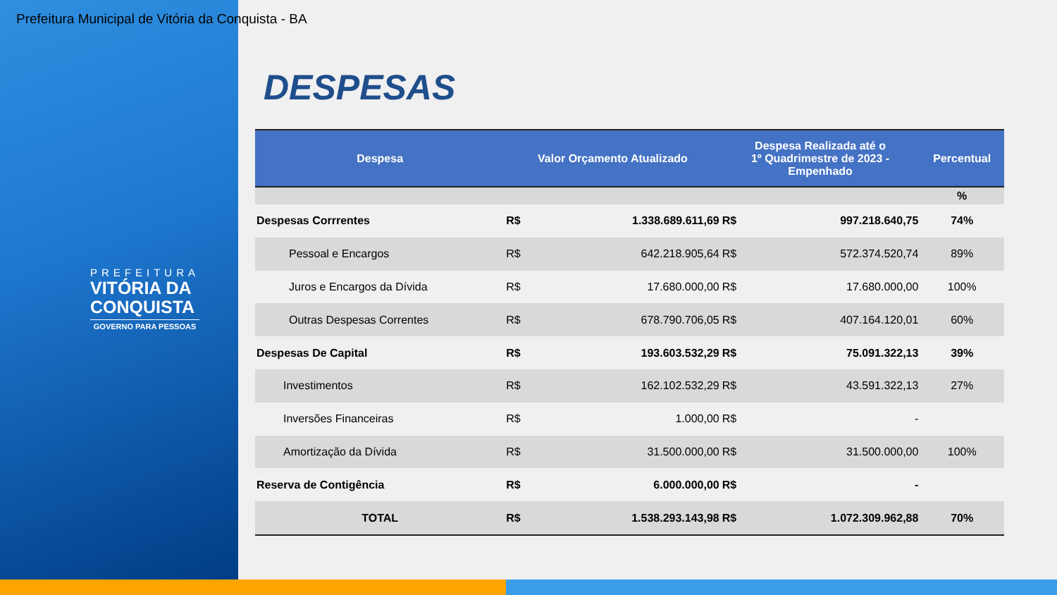Prefeitura Municipal de Vitória da Conquista - BA
PREFEITURA
VITÓRIA DA
CONQUISTA
GOVERNO PARA PESSOAS
DESPESAS
| Despesa | Valor Orçamento Atualizado | | Despesa Realizada até o 1º Quadrimestre de 2023 - Empenhado | | Percentual |
| --- | --- | --- | --- | --- | --- |
| | | | | | % |
| Despesas Corrrentes | R$ | 1.338.689.611,69 | R$ | 997.218.640,75 | 74% |
| Pessoal e Encargos | R$ | 642.218.905,64 | R$ | 572.374.520,74 | 89% |
| Juros e Encargos da Dívida | R$ | 17.680.000,00 | R$ | 17.680.000,00 | 100% |
| Outras Despesas Correntes | R$ | 678.790.706,05 | R$ | 407.164.120,01 | 60% |
| Despesas De Capital | R$ | 193.603.532,29 | R$ | 75.091.322,13 | 39% |
| Investimentos | R$ | 162.102.532,29 | R$ | 43.591.322,13 | 27% |
| Inversões Financeiras | R$ | 1.000,00 | R$ | - | |
| Amortização da Dívida | R$ | 31.500.000,00 | R$ | 31.500.000,00 | 100% |
| Reserva de Contigência | R$ | 6.000.000,00 | R$ | - | |
| TOTAL | R$ | 1.538.293.143,98 | R$ | 1.072.309.962,88 | 70% |